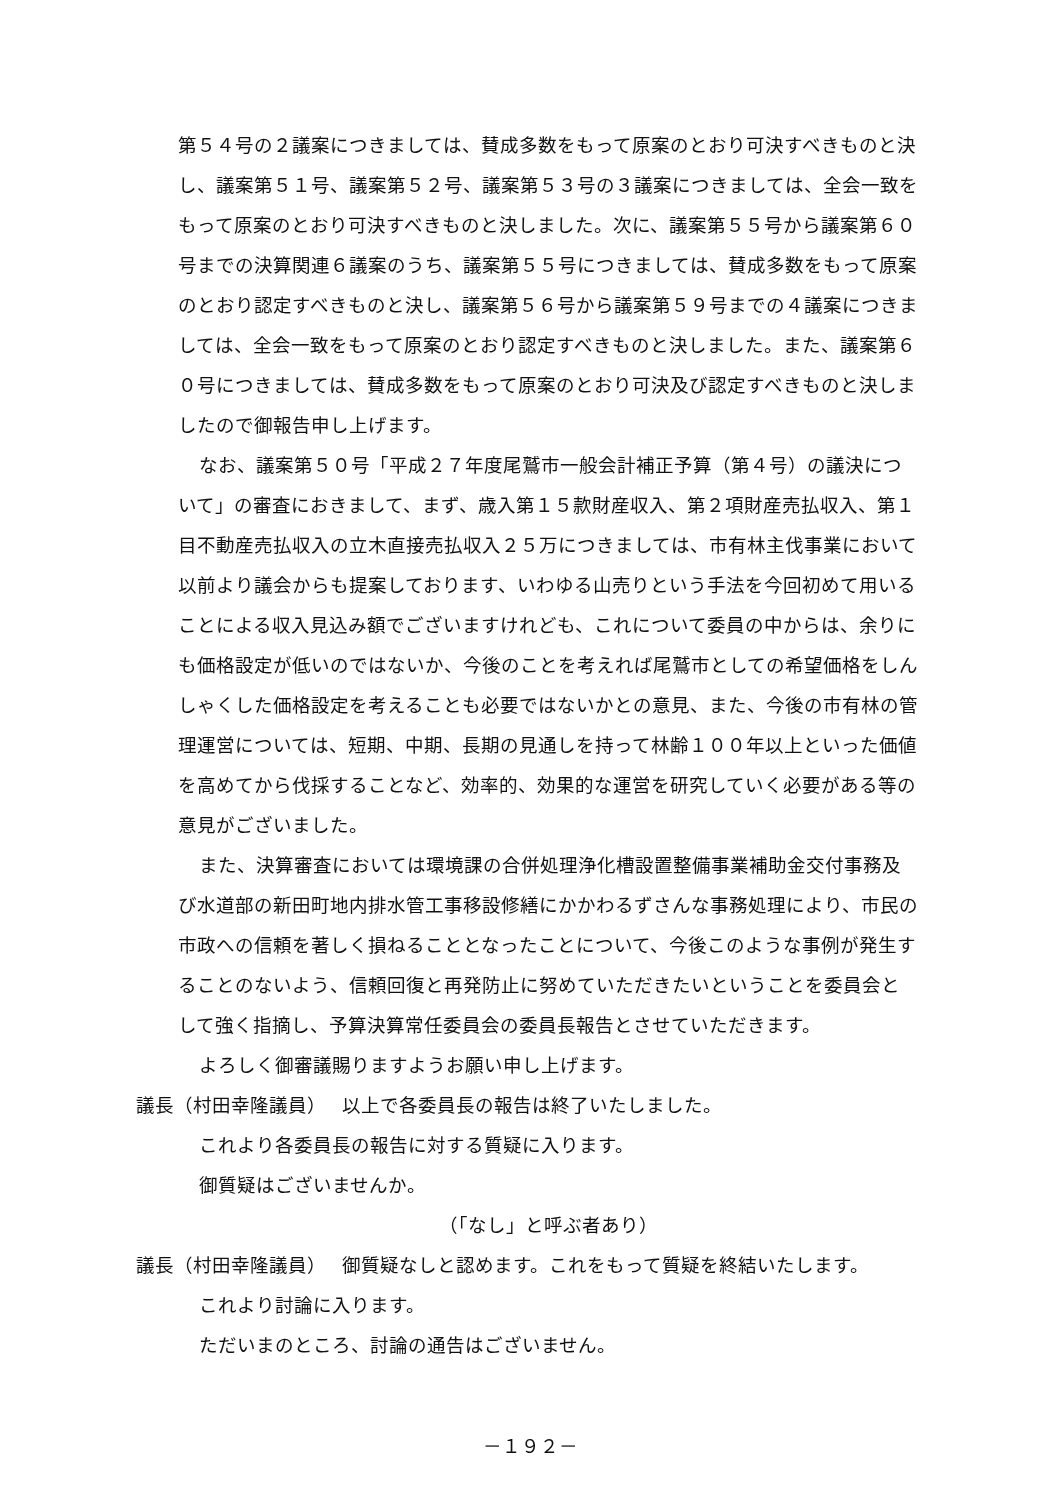第５４号の２議案につきましては、賛成多数をもって原案のとおり可決すべきものと決し、議案第５１号、議案第５２号、議案第５３号の３議案につきましては、全会一致をもって原案のとおり可決すべきものと決しました。次に、議案第５５号から議案第６０号までの決算関連６議案のうち、議案第５５号につきましては、賛成多数をもって原案のとおり認定すべきものと決し、議案第５６号から議案第５９号までの４議案につきましては、全会一致をもって原案のとおり認定すべきものと決しました。また、議案第６０号につきましては、賛成多数をもって原案のとおり可決及び認定すべきものと決しましたので御報告申し上げます。
なお、議案第５０号「平成２７年度尾鷲市一般会計補正予算（第４号）の議決について」の審査におきまして、まず、歳入第１５款財産収入、第２項財産売払収入、第１目不動産売払収入の立木直接売払収入２５万につきましては、市有林主伐事業において以前より議会からも提案しております、いわゆる山売りという手法を今回初めて用いることによる収入見込み額でございますけれども、これについて委員の中からは、余りにも価格設定が低いのではないか、今後のことを考えれば尾鷲市としての希望価格をしんしゃくした価格設定を考えることも必要ではないかとの意見、また、今後の市有林の管理運営については、短期、中期、長期の見通しを持って林齢１００年以上といった価値を高めてから伐採することなど、効率的、効果的な運営を研究していく必要がある等の意見がございました。
また、決算審査においては環境課の合併処理浄化槽設置整備事業補助金交付事務及び水道部の新田町地内排水管工事移設修繕にかかわるずさんな事務処理により、市民の市政への信頼を著しく損ねることとなったことについて、今後このような事例が発生することのないよう、信頼回復と再発防止に努めていただきたいということを委員会として強く指摘し、予算決算常任委員会の委員長報告とさせていただきます。
よろしく御審議賜りますようお願い申し上げます。
議長（村田幸隆議員）　 以上で各委員長の報告は終了いたしました。
これより各委員長の報告に対する質疑に入ります。
御質疑はございませんか。
（「なし」と呼ぶ者あり）
議長（村田幸隆議員）　 御質疑なしと認めます。これをもって質疑を終結いたします。
これより討論に入ります。
ただいまのところ、討論の通告はございません。
－１９２－